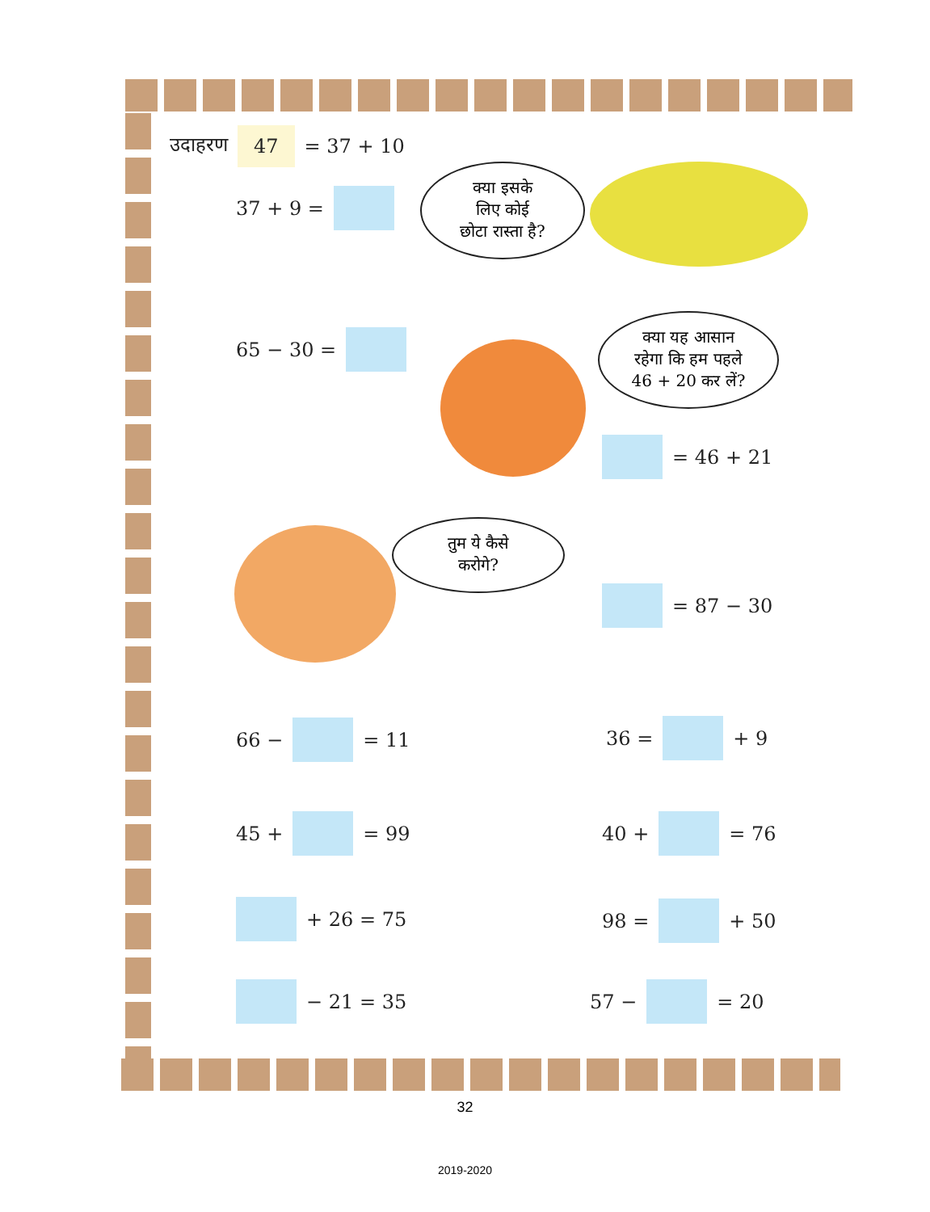उदाहरण 47 = 37 + 10
37 + 9 =
क्या इसके
लिए कोई
छोटा रास्ता है?
65 − 30 =
क्या यह आसान
रहेगा कि हम पहले
46 + 20 कर लें?
= 46 + 21
तुम ये कैसे
करोगे?
= 87 − 30
66 − = 11 36 = + 9
45 + = 99 40 + = 76
+ 26 = 75 98 = + 50
− 21 = 35 57 − = 20
32
2019-2020